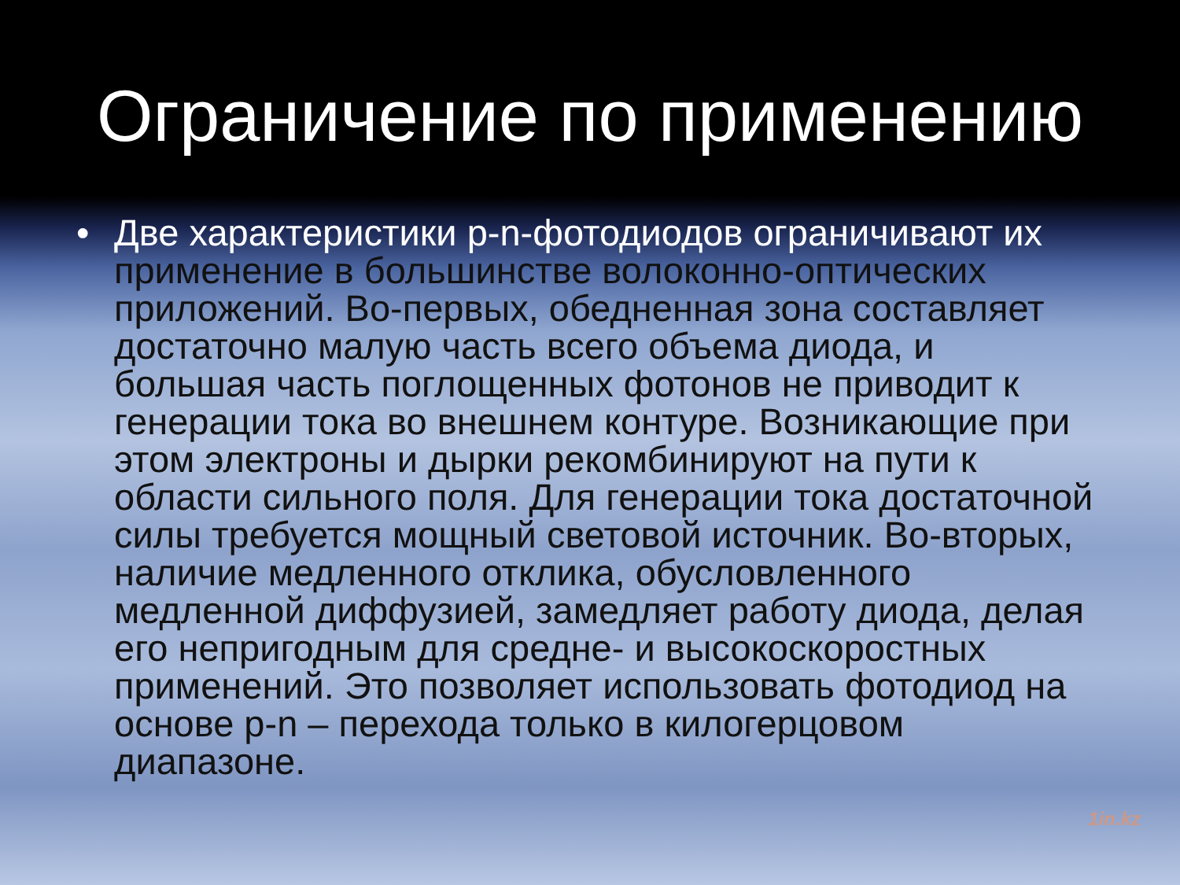Ограничение по применению
• Две характеристики p-n-фотодиодов ограничивают их применение в большинстве волоконно-оптических приложений. Во-первых, обедненная зона составляет достаточно малую часть всего объема диода, и большая часть поглощенных фотонов не приводит к генерации тока во внешнем контуре. Возникающие при этом электроны и дырки рекомбинируют на пути к области сильного поля. Для генерации тока достаточной силы требуется мощный световой источник. Во-вторых, наличие медленного отклика, обусловленного медленной диффузией, замедляет работу диода, делая его непригодным для средне- и высокоскоростных применений. Это позволяет использовать фотодиод на основе p-n – перехода только в килогерцовом диапазоне.
1in.kz